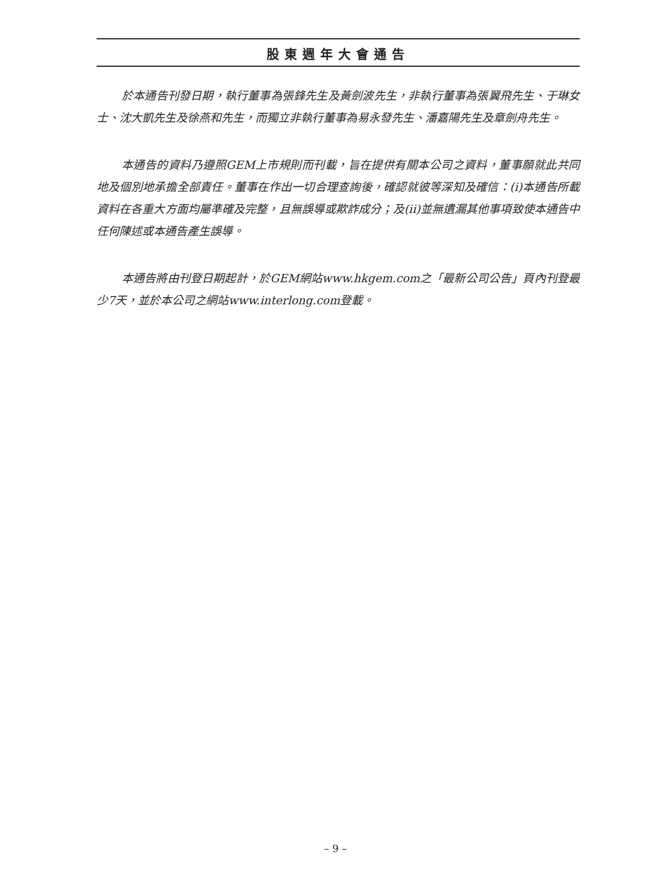股東週年大會通告
於本通告刊發日期，執行董事為張鋒先生及黃劍波先生，非執行董事為張翼飛先生、于琳女士、沈大凱先生及徐燕和先生，而獨立非執行董事為易永發先生、潘嘉陽先生及章劍舟先生。
本通告的資料乃遵照GEM上市規則而刊載，旨在提供有關本公司之資料，董事願就此共同地及個別地承擔全部責任。董事在作出一切合理查詢後，確認就彼等深知及確信：(i)本通告所載資料在各重大方面均屬準確及完整，且無誤導或欺詐成分；及(ii)並無遺漏其他事項致使本通告中任何陳述或本通告產生誤導。
本通告將由刊登日期起計，於GEM網站www.hkgem.com之「最新公司公告」頁內刊登最少7天，並於本公司之網站www.interlong.com登載。
– 9 –